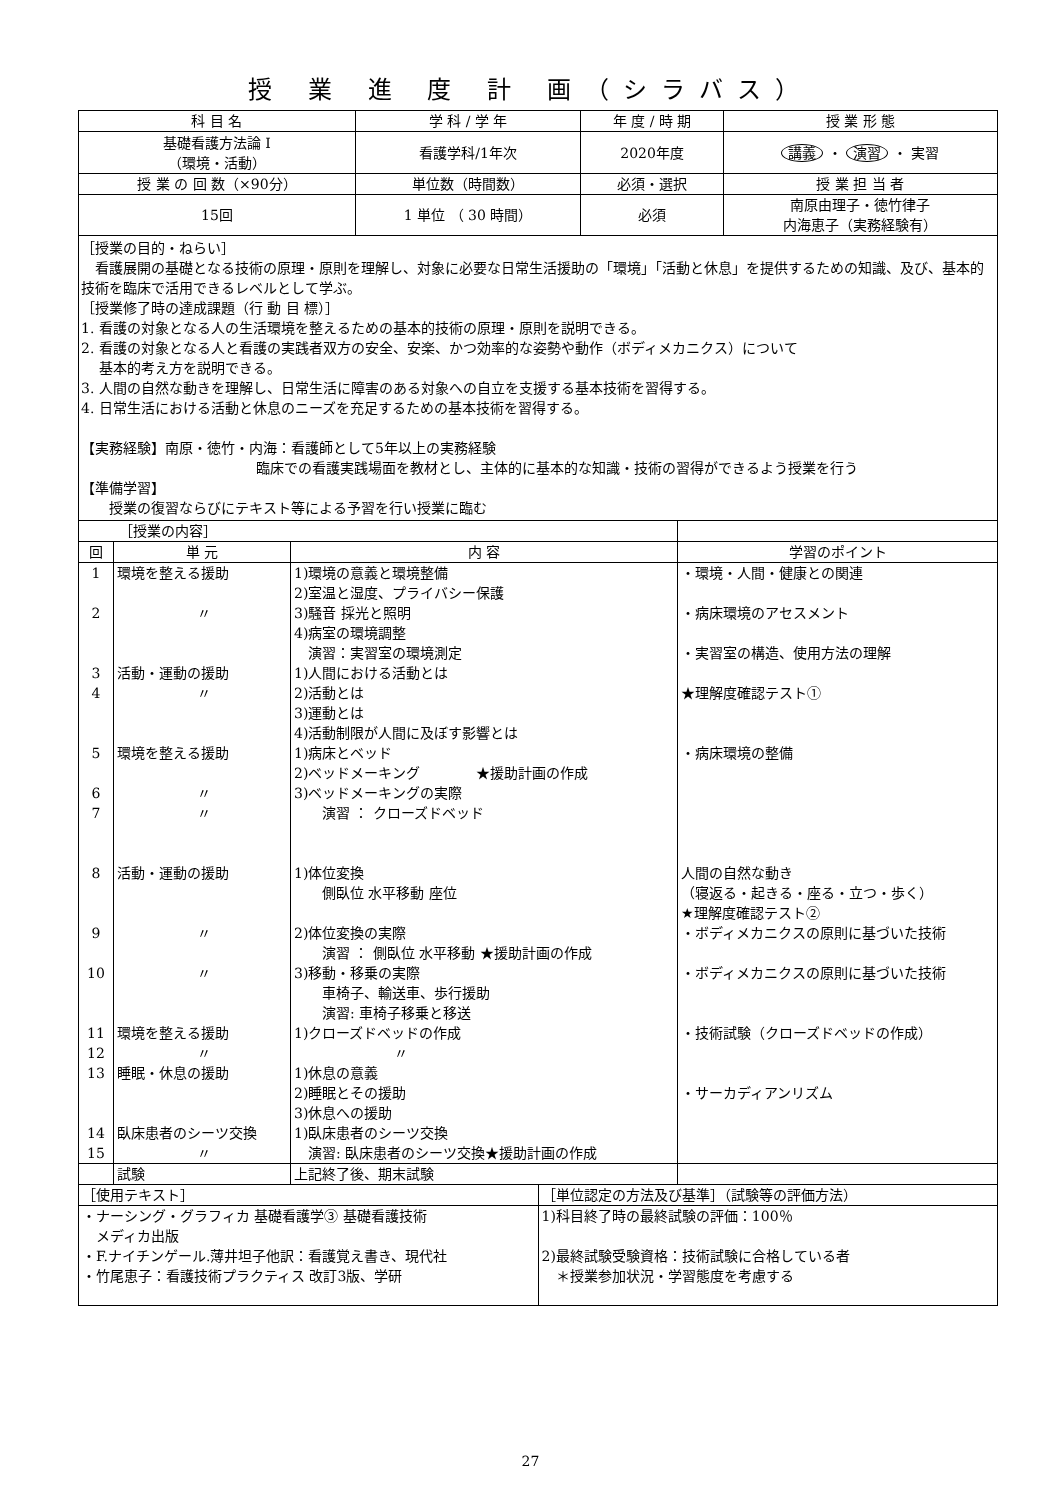授 業 進 度 計 画（シラバス）
| 科 目 名 | 学 科 / 学 年 | 年 度 / 時 期 | 授 業 形 態 |
| --- | --- | --- | --- |
| 基礎看護方法論 I （環境・活動） | 看護学科/1年次 | 2020年度 | 講義 ・ 演習 ・ 実習 |
| 授 業 の 回 数（×90分） | 単位数（時間数） | 必須・選択 | 授 業 担 当 者 |
| 15回 | 1 単位 （ 30 時間） | 必須 | 南原由理子・徳竹律子 内海恵子（実務経験有） |
［授業の目的・ねらい］
　看護展開の基礎となる技術の原理・原則を理解し、対象に必要な日常生活援助の「環境」「活動と休息」を提供するための知識、及び、基本的技術を臨床で活用できるレベルとして学ぶ。
［授業修了時の達成課題（行 動 目 標）］
1. 看護の対象となる人の生活環境を整えるための基本的技術の原理・原則を説明できる。
2. 看護の対象となる人と看護の実践者双方の安全、安楽、かつ効率的な姿勢や動作（ボディメカニクス）について
　 基本的考え方を説明できる。
3. 人間の自然な動きを理解し、日常生活に障害のある対象への自立を支援する基本技術を習得する。
4. 日常生活における活動と休息のニーズを充足するための基本技術を習得する。
【実務経験】南原・徳竹・内海：看護師として5年以上の実務経験
臨床での看護実践場面を教材とし、主体的に基本的な知識・技術の習得ができるよう授業を行う
【準備学習】
　　授業の復習ならびにテキスト等による予習を行い授業に臨む
| ［授業の内容］ | | | |
| 回 | 単 元 | 内 容 | 学習のポイント |
| 1 2 3 4 5 6 7 8 9 10 11 12 13 14 15 | 環境を整える援助 〃 活動・運動の援助 〃 環境を整える援助 〃 〃 活動・運動の援助 〃 〃 環境を整える援助 〃 睡眠・休息の援助 臥床患者のシーツ交換 〃 | 1)環境の意義と環境整備 2)室温と湿度、プライバシー保護 3)騒音 採光と照明 4)病室の環境調整 演習：実習室の環境測定 1)人間における活動とは 2)活動とは 3)運動とは 4)活動制限が人間に及ぼす影響とは 1)病床とベッド 2)ベッドメーキング ★援助計画の作成 3)ベッドメーキングの実際 演習 ： クローズドベッド 1)体位変換 側臥位 水平移動 座位 2)体位変換の実際 演習 ： 側臥位 水平移動 ★援助計画の作成 3)移動・移乗の実際 車椅子、輸送車、歩行援助 演習: 車椅子移乗と移送 1)クローズドベッドの作成 〃 1)休息の意義 2)睡眠とその援助 3)休息への援助 1)臥床患者のシーツ交換 演習: 臥床患者のシーツ交換★援助計画の作成 | ・環境・人間・健康との関連 ・病床環境のアセスメント ・実習室の構造、使用方法の理解 ★理解度確認テスト① ・病床環境の整備 人間の自然な動き （寝返る・起きる・座る・立つ・歩く） ★理解度確認テスト② ・ボディメカニクスの原則に基づいた技術 ・ボディメカニクスの原則に基づいた技術 ・技術試験（クローズドベッドの作成） ・サーカディアンリズム |
| | 試験 | 上記終了後、期末試験 | |
| ［使用テキスト］ | ［単位認定の方法及び基準］（試験等の評価方法） |
| ・ナーシング・グラフィカ 基礎看護学③ 基礎看護技術 メディカ出版 ・F.ナイチンゲール.薄井坦子他訳：看護覚え書き、現代社 ・竹尾恵子：看護技術プラクティス 改訂3版、学研 | 1)科目終了時の最終試験の評価：100％ 2)最終試験受験資格：技術試験に合格している者 ＊授業参加状況・学習態度を考慮する |
27